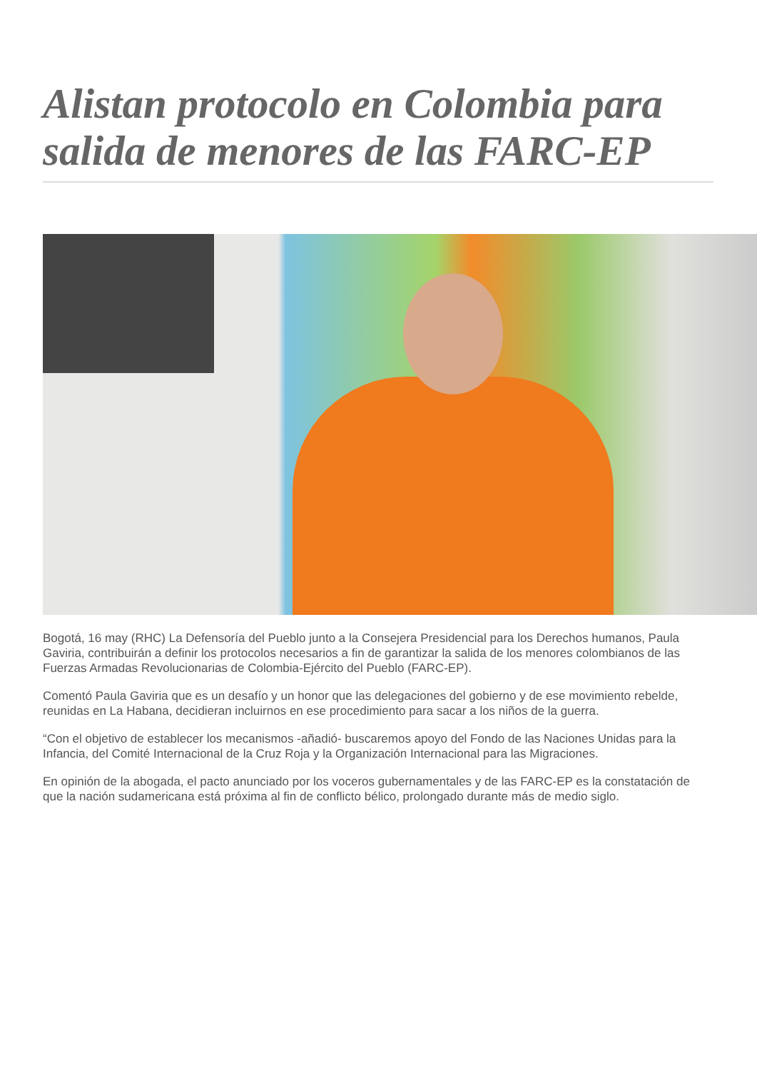Alistan protocolo en Colombia para salida de menores de las FARC-EP
Bogotá, 16 may (RHC) La Defensoría del Pueblo junto a la Consejera Presidencial para los Derechos humanos, Paula Gaviria, contribuirán a definir los protocolos necesarios a fin de garantizar la salida de los menores colombianos de las Fuerzas Armadas Revolucionarias de Colombia-Ejército del Pueblo (FARC-EP).
Comentó Paula Gaviria que es un desafío y un honor que las delegaciones del gobierno y de ese movimiento rebelde, reunidas en La Habana, decidieran incluirnos en ese procedimiento para sacar a los niños de la guerra.
“Con el objetivo de establecer los mecanismos -añadió- buscaremos apoyo del Fondo de las Naciones Unidas para la Infancia, del Comité Internacional de la Cruz Roja y la Organización Internacional para las Migraciones.
En opinión de la abogada, el pacto anunciado por los voceros gubernamentales y de las FARC-EP es la constatación de que la nación sudamericana está próxima al fin de conflicto bélico, prolongado durante más de medio siglo.